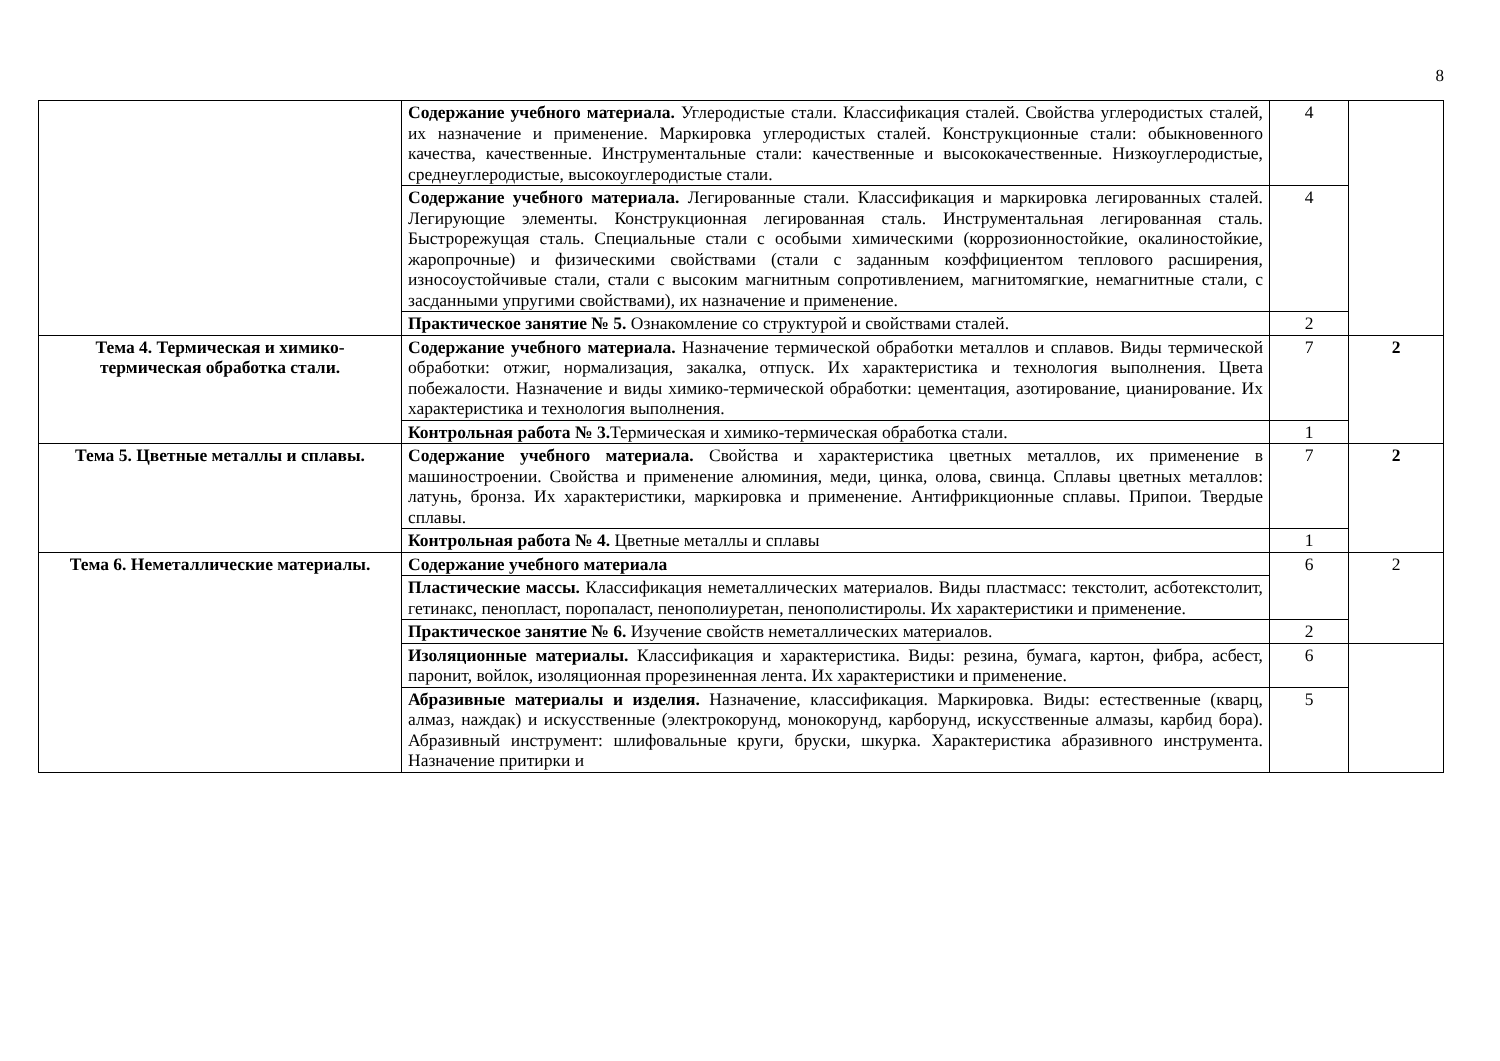8
| | Содержание учебного материала. Углеродистые стали. Классификация сталей. Свойства углеродистых сталей, их назначение и применение. Маркировка углеродистых сталей. Конструкционные стали: обыкновенного качества, качественные. Инструментальные стали: качественные и высококачественные. Низкоуглеродистые, среднеуглеродистые, высокоуглеродистые стали. | 4 | |
| | Содержание учебного материала. Легированные стали. Классификация и маркировка легированных сталей. Легирующие элементы. Конструкционная легированная сталь. Инструментальная легированная сталь. Быстрорежущая сталь. Специальные стали с особыми химическими (коррозионностойкие, окалиностойкие, жаропрочные) и физическими свойствами (стали с заданным коэффициентом теплового расширения, износоустойчивые стали, стали с высоким магнитным сопротивлением, магнитомягкие, немагнитные стали, с засданными упругими свойствами), их назначение и применение. | 4 | |
| | Практическое занятие № 5. Ознакомление со структурой и свойствами сталей. | 2 | |
| Тема 4. Термическая и химико-термическая обработка стали. | Содержание учебного материала. Назначение термической обработки металлов и сплавов. Виды термической обработки: отжиг, нормализация, закалка, отпуск. Их характеристика и технология выполнения. Цвета побежалости. Назначение и виды химико-термической обработки: цементация, азотирование, цианирование. Их характеристика и технология выполнения. | 7 | 2 |
| | Контрольная работа № 3. Термическая и химико-термическая обработка стали. | 1 | |
| Тема 5. Цветные металлы и сплавы. | Содержание учебного материала. Свойства и характеристика цветных металлов, их применение в машиностроении. Свойства и применение алюминия, меди, цинка, олова, свинца. Сплавы цветных металлов: латунь, бронза. Их характеристики, маркировка и применение. Антифрикционные сплавы. Припои. Твердые сплавы. | 7 | 2 |
| | Контрольная работа № 4. Цветные металлы и сплавы | 1 | |
| Тема 6. Неметаллические материалы. | Содержание учебного материала | 6 | 2 |
| | Пластические массы. Классификация неметаллических материалов. Виды пластмасс: текстолит, асботекстолит, гетинакс, пенопласт, поропаласт, пенополиуретан, пенополистиролы. Их характеристики и применение. | | |
| | Практическое занятие № 6. Изучение свойств неметаллических материалов. | 2 | |
| | Изоляционные материалы. Классификация и характеристика. Виды: резина, бумага, картон, фибра, асбест, паронит, войлок, изоляционная прорезиненная лента. Их характеристики и применение. | 6 | |
| | Абразивные материалы и изделия. Назначение, классификация. Маркировка. Виды: естественные (кварц, алмаз, наждак) и искусственные (электрокорунд, монокорунд, карборунд, искусственные алмазы, карбид бора). Абразивный инструмент: шлифовальные круги, бруски, шкурка. Характеристика абразивного инструмента. Назначение притирки и | 5 | |